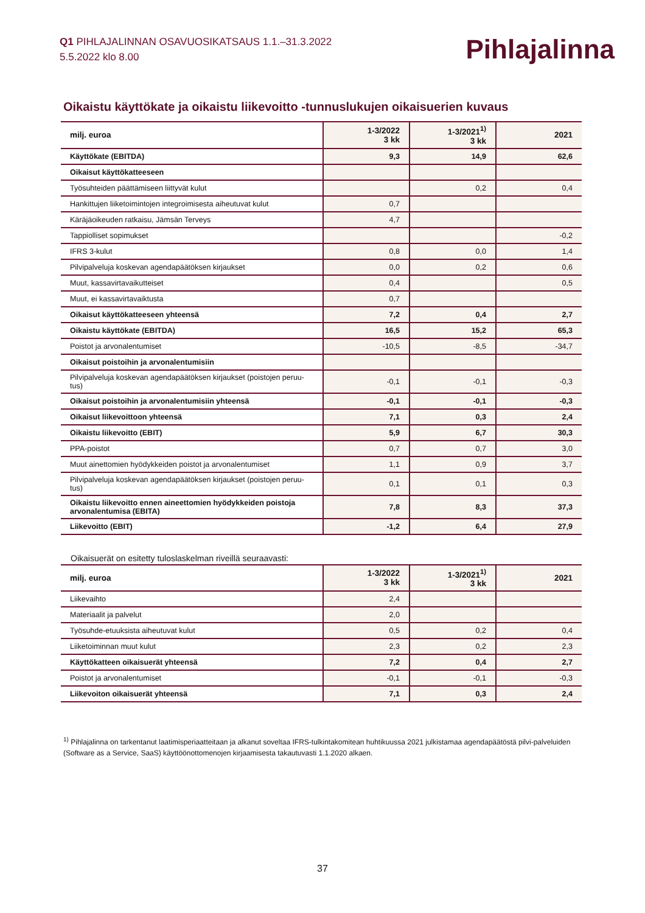Q1 PIHLAJALINNAN OSAVUOSIKATSAUS 1.1.–31.3.2022
5.5.2022 klo 8.00
Pihlajalinna
Oikaistu käyttökate ja oikaistu liikevoitto -tunnuslukujen oikaisuerien kuvaus
| milj. euroa | 1-3/2022 3 kk | 1-3/2021<sup>1)</sup> 3 kk | 2021 |
| --- | --- | --- | --- |
| Käyttökate (EBITDA) | 9,3 | 14,9 | 62,6 |
| Oikaisut käyttökatteeseen | | | |
| Työsuhteiden päättämiseen liittyvät kulut | | 0,2 | 0,4 |
| Hankittujen liiketoimintojen integroimisesta aiheutuvat kulut | 0,7 | | |
| Käräjäoikeuden ratkaisu, Jämsän Terveys | 4,7 | | |
| Tappiolliset sopimukset | | | -0,2 |
| IFRS 3-kulut | 0,8 | 0,0 | 1,4 |
| Pilvipalveluja koskevan agendapäätöksen kirjaukset | 0,0 | 0,2 | 0,6 |
| Muut, kassavirtavaikutteiset | 0,4 | | 0,5 |
| Muut, ei kassavirtavaiktusta | 0,7 | | |
| Oikaisut käyttökatteeseen yhteensä | 7,2 | 0,4 | 2,7 |
| Oikaistu käyttökate (EBITDA) | 16,5 | 15,2 | 65,3 |
| Poistot ja arvonalentumiset | -10,5 | -8,5 | -34,7 |
| Oikaisut poistoihin ja arvonalentumisiin | | | |
| Pilvipalveluja koskevan agendapäätöksen kirjaukset (poistojen peruu-tus) | -0,1 | -0,1 | -0,3 |
| Oikaisut poistoihin ja arvonalentumisiin yhteensä | -0,1 | -0,1 | -0,3 |
| Oikaisut liikevoittoon yhteensä | 7,1 | 0,3 | 2,4 |
| Oikaistu liikevoitto (EBIT) | 5,9 | 6,7 | 30,3 |
| PPA-poistot | 0,7 | 0,7 | 3,0 |
| Muut ainettomien hyödykkeiden poistot ja arvonalentumiset | 1,1 | 0,9 | 3,7 |
| Pilvipalveluja koskevan agendapäätöksen kirjaukset (poistojen peruu-tus) | 0,1 | 0,1 | 0,3 |
| Oikaistu liikevoitto ennen aineettomien hyödykkeiden poistoja arvonalentumisa (EBITA) | 7,8 | 8,3 | 37,3 |
| Liikevoitto (EBIT) | -1,2 | 6,4 | 27,9 |
Oikaisuerät on esitetty tuloslaskelman riveillä seuraavasti:
| milj. euroa | 1-3/2022 3 kk | 1-3/2021<sup>1)</sup> 3 kk | 2021 |
| --- | --- | --- | --- |
| Liikevaihto | 2,4 | | |
| Materiaalit ja palvelut | 2,0 | | |
| Työsuhde-etuuksista aiheutuvat kulut | 0,5 | 0,2 | 0,4 |
| Liiketoiminnan muut kulut | 2,3 | 0,2 | 2,3 |
| Käyttökatteen oikaisuerät yhteensä | 7,2 | 0,4 | 2,7 |
| Poistot ja arvonalentumiset | -0,1 | -0,1 | -0,3 |
| Liikevoiton oikaisuerät yhteensä | 7,1 | 0,3 | 2,4 |
<sup>1)</sup> Pihlajalinna on tarkentanut laatimisperiaatteitaan ja alkanut soveltaa IFRS-tulkintakomitean huhtikuussa 2021 julkistamaa agendapäätöstä pilvi-palveluiden (Software as a Service, SaaS) käyttöönottomenojen kirjaamisesta takautuvasti 1.1.2020 alkaen.
37